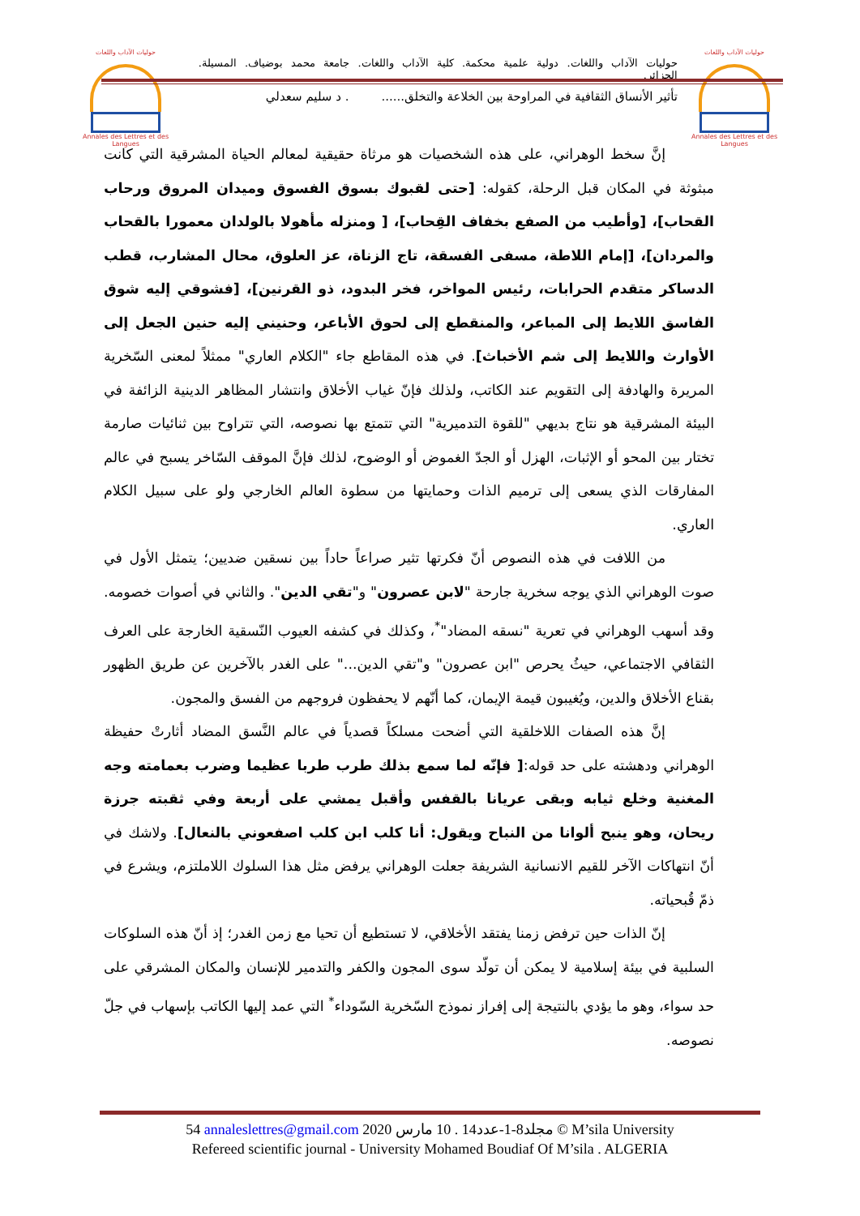حوليات الآداب واللغات
Annales des Lettres et des Langues
حوليات الآداب واللغات
Annales des Lettres et des Langues
حوليات الآداب واللغات. دولية علمية محكمة. كلية الآداب واللغات. جامعة محمد بوضياف. المسيلة. الجزائر.
تأثير الأنساق الثقافية في المراوحة بين الخلاعة والتخلق....... د سليم سعدلي
إنَّ سخط الوهراني، على هذه الشخصيات هو مرثاة حقيقية لمعالم الحياة المشرقية التي كانت مبثوثة في المكان قبل الرحلة، كقوله: [حتى لقبوك بسوق الفسوق وميدان المروق ورحاب القحاب]، [وأطيب من الصفع بخفاف القِحاب]، [ ومنزله مأهولا بالولدان معمورا بالقحاب والمردان]، [إمام اللاطة، مسفى الفسقة، تاج الزناة، عز العلوق، محال المشارب، قطب الدساكر متقدم الحرابات، رئيس المواخر، فخر البدود، ذو القرنين]، [فشوقي إليه شوق الفاسق اللايط إلى المباعر، والمنقطع إلى لحوق الأباعر، وحنيني إليه حنين الجعل إلى الأوارث واللايط إلى شم الأخباث]. في هذه المقاطع جاء "الكلام العاري" ممثلاً لمعنى السّخرية المريرة والهادفة إلى التقويم عند الكاتب، ولذلك فإنّ غياب الأخلاق وانتشار المظاهر الدينية الزائفة في البيئة المشرقية هو نتاج بديهي "للقوة التدميرية" التي تتمتع بها نصوصه، التي تتراوح بين ثنائيات صارمة تختار بين المحو أو الإثبات، الهزل أو الجدّ الغموض أو الوضوح، لذلك فإنَّ الموقف السّاخر يسبح في عالم المفارقات الذي يسعى إلى ترميم الذات وحمايتها من سطوة العالم الخارجي ولو على سبيل الكلام العاري.
من اللافت في هذه النصوص أنّ فكرتها تثير صراعاً حاداً بين نسقين ضديين؛ يتمثل الأول في صوت الوهراني الذي يوجه سخرية جارحة "لابن عصرون" و"تقي الدين". والثاني في أصوات خصومه. وقد أسهب الوهراني في تعرية "نسقه المضاد"<sup>*</sup>، وكذلك في كشفه العيوب النّسقية الخارجة على العرف الثقافي الاجتماعي، حيثُ يحرص "ابن عصرون" و"تقي الدين..." على الغدر بالآخرين عن طريق الظهور بقناع الأخلاق والدين، ويُغيبون قيمة الإيمان، كما أنّهم لا يحفظون فروجهم من الفسق والمجون.
إنَّ هذه الصفات اللاخلقية التي أضحت مسلكاً قصدياً في عالم النَّسق المضاد أثارتْ حفيظة الوهراني ودهشته على حد قوله:[ فإنّه لما سمع بذلك طرب طربا عظيما وضرب بعمامته وجه المغنية وخلع ثيابه وبقى عريانا بالقفس وأقبل يمشي على أربعة وفي ثقبته جرزة ريحان، وهو ينبح ألوانا من النباح ويقول: أنا كلب ابن كلب اصفعوني بالنعال]. ولاشك في أنّ انتهاكات الآخر للقيم الانسانية الشريفة جعلت الوهراني يرفض مثل هذا السلوك اللاملتزم، ويشرع في ذمّ قُبحياته.
إنّ الذات حين ترفض زمنا يفتقد الأخلاقي، لا تستطيع أن تحيا مع زمن الغدر؛ إذ أنّ هذه السلوكات السلبية في بيئة إسلامية لا يمكن أن تولّد سوى المجون والكفر والتدمير للإنسان والمكان المشرقي على حد سواء، وهو ما يؤدي بالنتيجة إلى إفراز نموذج السّخرية السّوداء<sup>*</sup> التي عمد إليها الكاتب بإسهاب في جلّ نصوصه.
54 annaleslettres@gmail.com 2020 مجلد8-1-عدد14 . 10 مارس © M’sila University
Refereed scientific journal - University Mohamed Boudiaf Of M’sila . ALGERIA